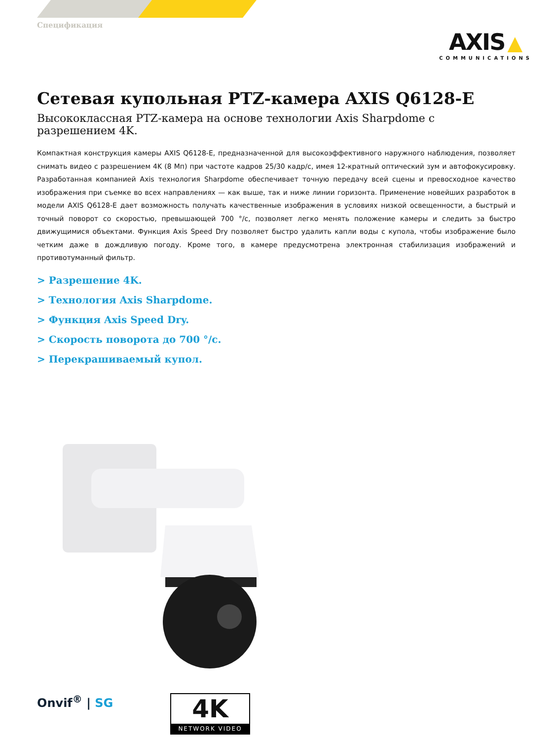Спецификация
AXIS ▲
COMMUNICATIONS
Сетевая купольная PTZ-камера AXIS Q6128-E
Высококлассная PTZ-камера на основе технологии Axis Sharpdome с разрешением 4K.
Компактная конструкция камеры AXIS Q6128-E, предназначенной для высокоэффективного наружного наблюдения, позволяет снимать видео с разрешением 4K (8 Мп) при частоте кадров 25/30 кадр/с, имея 12-кратный оптический зум и автофокусировку. Разработанная компанией Axis технология Sharpdome обеспечивает точную передачу всей сцены и превосходное качество изображения при съемке во всех направлениях — как выше, так и ниже линии горизонта. Применение новейших разработок в модели AXIS Q6128-E дает возможность получать качественные изображения в условиях низкой освещенности, а быстрый и точный поворот со скоростью, превышающей 700 °/c, позволяет легко менять положение камеры и следить за быстро движущимися объектами. Функция Axis Speed Dry позволяет быстро удалить капли воды с купола, чтобы изображение было четким даже в дождливую погоду. Кроме того, в камере предусмотрена электронная стабилизация изображений и противотуманный фильтр.
> Разрешение 4K.
> Технология Axis Sharpdome.
> Функция Axis Speed Dry.
> Скорость поворота до 700 °/c.
> Перекрашиваемый купол.
Onvif<sup>®</sup> | SG
4K
NETWORK VIDEO